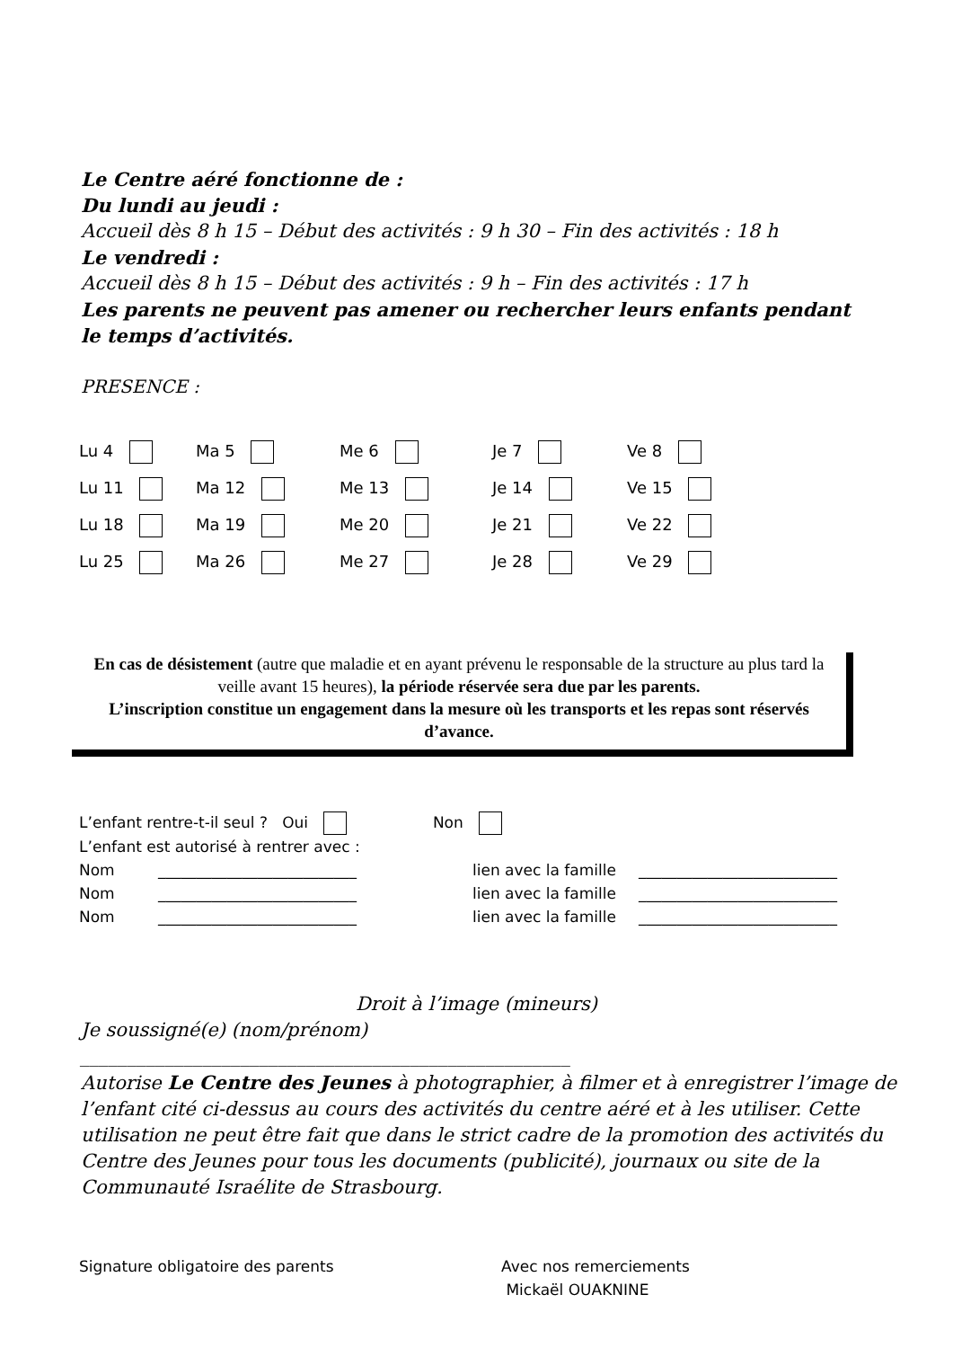Le Centre aéré fonctionne de :
Du lundi au jeudi :
Accueil dès 8 h 15 – Début des activités : 9 h 30 – Fin des activités : 18 h
Le vendredi :
Accueil dès 8 h 15 – Début des activités : 9 h – Fin des activités : 17 h
Les parents ne peuvent pas amener ou rechercher leurs enfants pendant
le temps d’activités.
PRESENCE :
| Lu 4 | Ma 5 | Me 6 | Je 7 | Ve 8 |
| Lu 11 | Ma 12 | Me 13 | Je 14 | Ve 15 |
| Lu 18 | Ma 19 | Me 20 | Je 21 | Ve 22 |
| Lu 25 | Ma 26 | Me 27 | Je 28 | Ve 29 |
En cas de désistement (autre que maladie et en ayant prévenu le responsable de la structure au plus tard la veille avant 15 heures), la période réservée sera due par les parents.
L’inscription constitue un engagement dans la mesure où les transports et les repas sont réservés d’avance.
L’enfant rentre-t-il seul ? Oui Non
L’enfant est autorisé à rentrer avec :
| Nom | __________________________ | lien avec la famille | __________________________ |
| Nom | __________________________ | lien avec la famille | __________________________ |
| Nom | __________________________ | lien avec la famille | __________________________ |
Droit à l’image (mineurs)
Je soussigné(e) (nom/prénom)
____________________________________________________
Autorise Le Centre des Jeunes à photographier, à filmer et à enregistrer l’image de l’enfant cité ci-dessus au cours des activités du centre aéré et à les utiliser. Cette utilisation ne peut être fait que dans le strict cadre de la promotion des activités du Centre des Jeunes pour tous les documents (publicité), journaux ou site de la Communauté Israélite de Strasbourg.
Signature obligatoire des parents Avec nos remerciements
Mickaël OUAKNINE